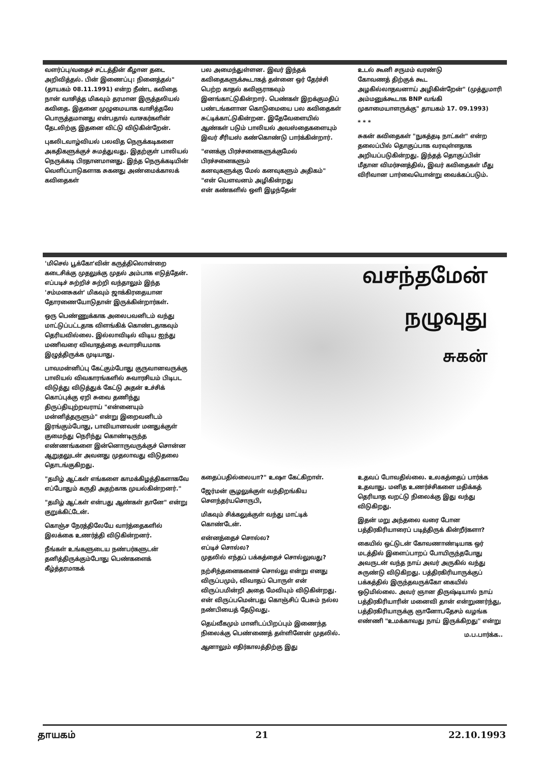வளர்ப்பு/வதைச் சட்டத்தின் கீழான தடை அறிவித்தல். பின் இணைப்பு: நினைத்தல்" (தாயகம் 08.11.1991) என்ற நீண்ட கவிதை நான் வாசித்த மிகவும் தரமான இருத்தலியல் கவிதை. இதனை முழுமையாக வாசித்தலே பொருத்தமானது என்பதால் வாசகர்களின் தேடலிற்கு இதனை விட்டு விடுகின்றேன்.
புகலிடவாழ்வியல் பலவித நெருக்கடிகளை அகதிகளுக்குச் சுமத்துவது. இதற்குள் பாலியல் நெருக்கடி பிரதானமானது. இந்த நெருக்கடியின் வெளிப்பாடுகளாக சுகனது அண்மைக்காலக் கவிதைகள்
பல அமைந்துள்ளன. இவர் இந்தக் கவிதைகளுக்கூடாகத் தன்னை ஒர் தேர்ச்சி பெற்ற காதல் கவிஞராகவும் இனங்காட்டுகின்றார். பெண்கள் இறக்குமதிப் பண்டங்களான கொடுமையை பல கவிதைகள் சுட்டிக்காட்டுகின்றன. இதேவேளையில் ஆண்கள் படும் பாலியல் அவஸ்தைகளையும் இவர் சீரியஸ் கண்கொண்டு பார்க்கின்றார்.
"எனக்கு பிரச்சனைகளுக்குமேல் பிரச்சனைகளும்
கனவுகளுக்கு மேல் கனவுகளும் அதிகம்"
"என் யௌவனம் அழிகின்றது
என் கண்களில் ஒளி இழந்தேன்
உடல் கூனி சருமம் வரண்டு
கோவணத் திற்குக் கூட
அழகில்லாதவனாய் அழிகின்றேன்" (முத்துமாரி அம்மனுக்கூடாக BNP வங்கி முகாமையாளருக்கு" தாயகம் 17. 09.1993)
* * *
சுகன் கவிதைகள் "நுகத்தடி நாட்கள்" என்ற தலைப்பில் தொகுப்பாக வரவுள்ளதாக அறியப்படுகின்றது. இந்தத் தொகுப்பின் மீதான விமர்சனத்தில், இவர் கவிதைகள் மீது விரிவான பார்வையொன்று வைக்கப்படும்.
'மிசெல் பூக்கோ'வின் கருத்திலொன்றை கடைசிக்கு முதலுக்கு முதல் அம்பாக எடுத்தேன். எப்படிச் சுற்றிச் சுற்றி வந்தாலும் இந்த 'சம்மனசுகள்' மிகவும் ஜாக்கிரதையான தோரணையோடுதான் இருக்கின்றார்கள்.
ஒரு பெண்ணுக்காக அலைபவனிடம் வந்து மாட்டுப்பட்டதாக விளங்கிக் கொண்டதாகவும் தெரியவில்லை. இல்லாவிடில் விடிய ஐந்து மணிவரை விவாதத்தை சுவாரசியமாக இழுத்திருக்க முடியாது.
பாவமன்னிப்பு கேட்கும்போது குருவானவருக்கு பாலியல் விவகாரங்களில் சுவாரசியம் பிடிபட விடுத்து விடுத்துக் கேட்டு அதன் உச்சிக் கொப்புக்கு ஏறி சுவை தணிந்து திருப்தியுற்றவராய் "என்னையும் மன்னித்தருளும்" என்று இறைவனிடம் இரங்கும்போது, பாவியானவன் மனதுக்குள் குமைந்து நெரிந்து கொண்டிருந்த எண்ணங்களை இன்னொருவருக்குச் சொன்ன ஆறுதலுடன் அவனது முதலாவது விடுதலை தொடங்குகிறது.
"தமிழ் ஆட்கள் எங்களை காமக்கிழத்திகளாகவே எப்போதும் கருதி அதற்காக முயல்கின்றனர்."
"தமிழ் ஆட்கள் என்பது ஆண்கள் தானே" என்று குறுக்கிட்டேன்.
கொஞ்ச நேரத்திலேயே வார்த்தைகளில் இலக்கை உணர்த்தி விடுகின்றனர்.
நீங்கள் உங்களுடைய நண்பர்களுடன் தனித்திருக்கும்போது பெண்களைக் கீழ்த்தரமாகக்
வசந்தமேன்
நழுவுது
சுகன்
கதைப்பதில்லையா?" உஷா கேட்கிறாள்.
ஜேர்மன் சூழலுக்குள் வந்திறங்கிய சௌந்தர்யசொருபி,
மிகவும் சிக்கலுக்குள் வந்து மாட்டிக் கொண்டேன்.
என்னத்தைச் சொல்ல?
எப்டிச் சொல்ல?
முதலில் எந்தப் பக்கத்தைச் சொல்லுவது?
நற்சிந்தனைகளைச் சொல்லு என்று எனது விருப்பமும், விவாதப் பொருள் என் விருப்பமின்றி அதை மேவியும் விடுகின்றது. என் விருப்பமென்பது கொஞ்சிப் பேசும் நல்ல நண்பியைத் தேடுவது.
தெய்வீகமும் மானிடப்பிறப்பும் இணைந்த நிலைக்கு பெண்ணைத் தள்ளினேன் முதலில்.
ஆனாலும் எதிர்காலத்திற்கு இது
உதவப் போவதில்லை. உலகத்தைப் பார்க்க உதவாது. மனித உணர்ச்சிகளை மதிக்கத் தெரியாத வறட்டு நிலைக்கு இது வந்து விடுகிறது.
இதன் மறு அந்தலை வரை போன பத்திரகிரியாரைப் படித்திருக் கின்றீர்களா?
கையில் ஒட்டுடன் கோவணாண்டியாக ஒர் மடத்தில் இளைப்பாறப் போயிருந்தபோது அவருடன் வந்த நாய் அவர் அருகில் வந்து சுருண்டு விடுகிறது. பத்திரகிரியாருக்குப் பக்கத்தில் இருந்தவருக்கோ கையில் ஒடுமில்லை. அவர் ஞான திருஷ்டியால் நாய் பத்திரகிரியாரின் மனைவி தான் என்றுணர்ந்து, பத்திரகிரியாருக்கு ஞானோபதேசம் வழங்க எண்ணி "உமக்காவது நாய் இருக்கிறது" என்று
ம.ப.பார்க்க..
தாயகம் 21 22.10.1993